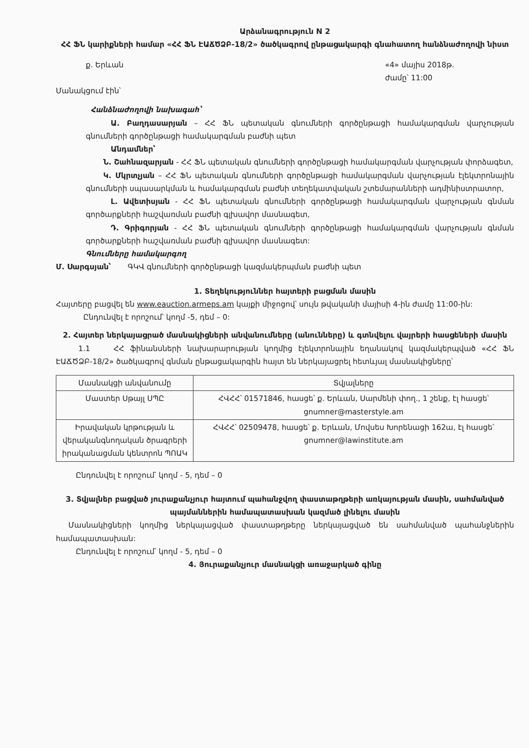Արձանագրություն N 2
ՀՀ ՖՆ կարիքների համար «ՀՀ ՖՆ ԷԱՃԾՁԲ-18/2» ծածկագրով ընթացակարգի գնահատող հանձնաժողովի նիստ
ք. Երևան «4» մայիս 2018թ.
ժամը՝ 11:00
Մանակցում էին՝
Հանձնաժողովի նախագահ՝
Ա. Բաղդասարյան – ՀՀ ՖՆ պետական գնումների գործընթացի համակարգման վարչության գնումների գործընթացի համակարգման բաժնի պետ
Անդամներ՝
Ն. Շահնազարյան - ՀՀ ՖՆ պետական գնումների գործընթացի համակարգման վարչության փորձագետ,
Կ. Մկրտչյան – ՀՀ ՖՆ պետական գնումների գործընթացի համակարգման վարչության էլեկտրոնային գնումների սպասարկման և համակարգման բաժնի տեղեկատվական շտեմարանների ադմինիստրատոր,
Լ. Ավետիսյան - ՀՀ ՖՆ պետական գնումների գործընթացի համակարգման վարչության գնման գործարքների հաշվառման բաժնի գլխավոր մասնագետ,
Դ. Գրիգորյան - ՀՀ ՖՆ պետական գնումների գործընթացի համակարգման վարչության գնման գործարքների հաշվառման բաժնի գլխավոր մասնագետ:
Գնումները համակարգող
Մ. Սարգսյան՝ ԳԿՎ գնումների գործընթացի կազմակերպման բաժնի պետ
1. Տեղեկություններ հայտերի բացման մասին
Հայտերը բացվել են www.eauction.armeps.am կայքի միջոցով՝ սույն թվականի մայիսի 4-ին ժամը 11:00-ին:
Ընդունվել է որոշում՝ կողմ -5, դեմ – 0:
2. Հայտեր ներկայացրած մասնակիցների անվանումները (անունները) և գտնվելու վայրերի հասցեների մասին
1.1 ՀՀ ֆինանսների նախարարության կողմից էլեկտրոնային եղանակով կազմակերպված «ՀՀ ՖՆ ԷԱՃԾՁԲ-18/2» ծածկագրով գնման ընթացակարգին հայտ են ներկայացրել հետևյալ մասնակիցները՝
| Մասնակցի անվանումը | Տվյալները |
| Մաստեր Սթայլ ՍՊԸ | ՀՎՀՀ՝ 01571846, հասցե՝ ք. Երևան, Սարմենի փող., 1 շենք, էլ հասցե՝ gnumner@masterstyle.am |
| Իրավական կրթության և վերականգնողական ծրագրերի իրականացման կենտրոն ՊՈԱԿ | ՀՎՀՀ՝ 02509478, հասցե՝ ք. Երևան, Մովսես Խորենացի 162ա, էլ հասցե՝ gnumner@lawinstitute.am |
Ընդունվել է որոշում՝ կողմ - 5, դեմ – 0
3. Տվյալներ բացված յուրաքանչյուր հայտում պահանջվող փաստաթղթերի առկայության մասին, սահմանված պայմաններին համապատասխան կազմած լինելու մասին
Մասնակիցների կողմից ներկայացված փաստաթղթերը ներկայացված են սահմանված պահանջներին համապատասխան:
Ընդունվել է որոշում՝ կողմ - 5, դեմ – 0
4. Յուրաքանչյուր մասնակցի առաջարկած գինը